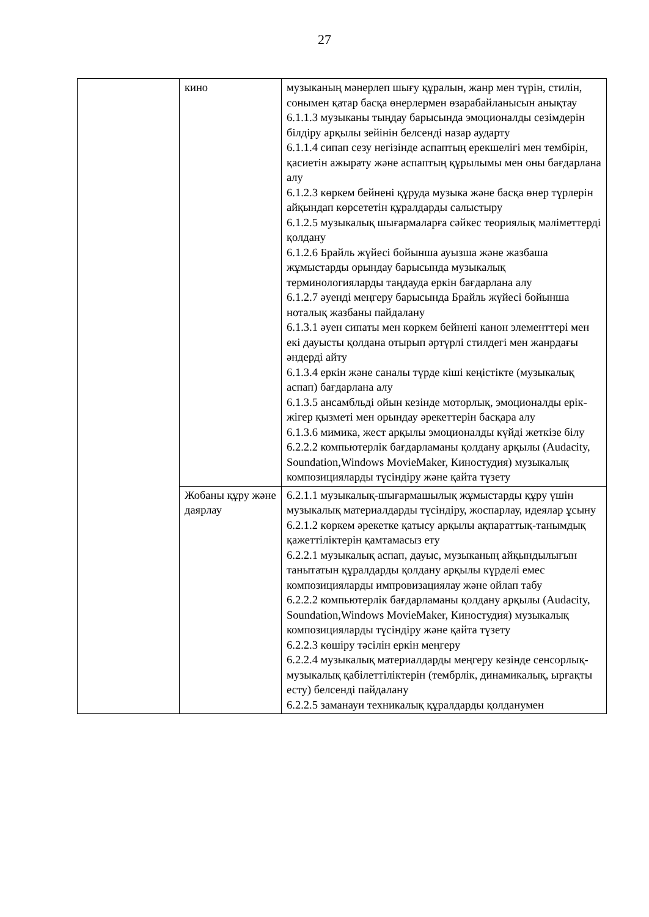27
| | кино | музыканың мәнерлеп шығу құралын, жанр мен түрін, стилін, сонымен қатар басқа өнерлермен өзарабайланысын анықтау 6.1.1.3 музыканы тыңдау барысында эмоционалды сезімдерін білдіру арқылы зейінін белсенді назар аударту 6.1.1.4 сипап сезу негізінде аспаптың ерекшелігі мен тембірін, қасиетін ажырату және аспаптың құрылымы мен оны бағдарлана алу 6.1.2.3 көркем бейнені құруда музыка және басқа өнер түрлерін айқындап көрсететін құралдарды салыстыру 6.1.2.5 музыкалық шығармаларға сәйкес теориялық мәліметтерді қолдану 6.1.2.6 Брайль жүйесі бойынша ауызша және жазбаша жұмыстарды орындау барысында музыкалық терминологияларды таңдауда еркін бағдарлана алу 6.1.2.7 әуенді меңгеру барысында Брайль жүйесі бойынша ноталық жазбаны пайдалану 6.1.3.1 әуен сипаты мен көркем бейнені канон элементтері мен екі дауысты қолдана отырып әртүрлі стилдегі мен жанрдағы әндерді айту 6.1.3.4 еркін және саналы түрде кіші кеңістікте (музыкалық аспап) бағдарлана алу 6.1.3.5 ансамбльді ойын кезінде моторлық, эмоционалды ерік-жігер қызметі мен орындау әрекеттерін басқара алу 6.1.3.6 мимика, жест арқылы эмоционалды күйді жеткізе білу 6.2.2.2 компьютерлік бағдарламаны қолдану арқылы (Audacity, Soundation,Windows MovieMaker, Киностудия) музыкалық композицияларды түсіндіру және қайта түзету |
| | Жобаны құру және даярлау | 6.2.1.1 музыкалық-шығармашылық жұмыстарды құру үшін музыкалық материалдарды түсіндіру, жоспарлау, идеялар ұсыну 6.2.1.2 көркем әрекетке қатысу арқылы ақпараттық-танымдық қажеттіліктерін қамтамасыз ету 6.2.2.1 музыкалық аспап, дауыс, музыканың айқындылығын танытатын құралдарды қолдану арқылы күрделі емес композицияларды импровизациялау және ойлап табу 6.2.2.2 компьютерлік бағдарламаны қолдану арқылы (Audacity, Soundation,Windows MovieMaker, Киностудия) музыкалық композицияларды түсіндіру және қайта түзету 6.2.2.3 көшіру тәсілін еркін меңгеру 6.2.2.4 музыкалық материалдарды меңгеру кезінде сенсорлық-музыкалық қабілеттіліктерін (тембрлік, динамикалық, ырғақты есту) белсенді пайдалану 6.2.2.5 заманауи техникалық құралдарды қолданумен |